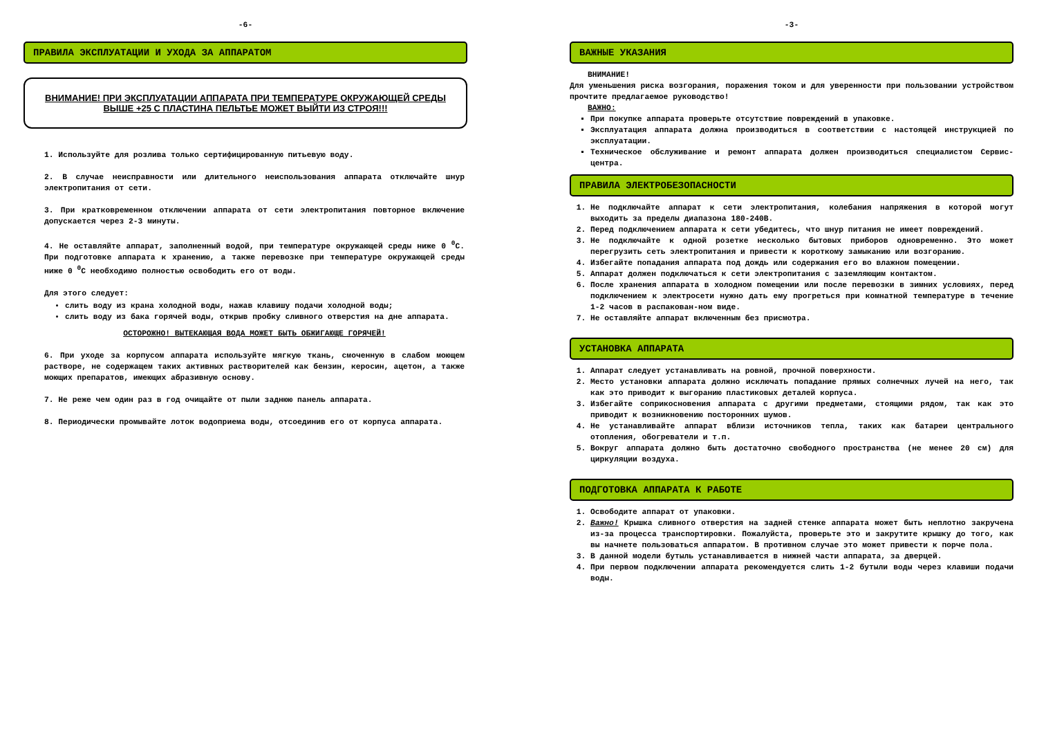-6-
ПРАВИЛА ЭКСПЛУАТАЦИИ И УХОДА ЗА АППАРАТОМ
ВНИМАНИЕ! ПРИ ЭКСПЛУАТАЦИИ АППАРАТА ПРИ ТЕМПЕРАТУРЕ ОКРУЖАЮЩЕЙ СРЕДЫ
ВЫШЕ +25 С ПЛАСТИНА ПЕЛЬТЬЕ МОЖЕТ ВЫЙТИ ИЗ СТРОЯ!!!
1. Используйте для розлива только сертифицированную питьевую воду.
2. В случае неисправности или длительного неиспользования аппарата отключайте шнур электропитания от сети.
3. При кратковременном отключении аппарата от сети электропитания повторное включение допускается через 2-3 минуты.
4. Не оставляйте аппарат, заполненный водой, при температуре окружающей среды ниже 0 <sup>0</sup>С. При подготовке аппарата к хранению, а также перевозке при температуре окружающей среды ниже 0 <sup>0</sup>С необходимо полностью освободить его от воды.
Для этого следует:
слить воду из крана холодной воды, нажав клавишу подачи холодной воды;
слить воду из бака горячей воды, открыв пробку сливного отверстия на дне аппарата.
ОСТОРОЖНО! ВЫТЕКАЮЩАЯ ВОДА МОЖЕТ БЫТЬ ОБЖИГАЮЩЕ ГОРЯЧЕЙ!
6. При уходе за корпусом аппарата используйте мягкую ткань, смоченную в слабом моющем растворе, не содержащем таких активных растворителей как бензин, керосин, ацетон, а также моющих препаратов, имеющих абразивную основу.
7. Не реже чем один раз в год очищайте от пыли заднюю панель аппарата.
8. Периодически промывайте лоток водоприема воды, отсоединив его от корпуса аппарата.
-3-
ВАЖНЫЕ УКАЗАНИЯ
ВНИМАНИЕ!
Для уменьшения риска возгорания, поражения током и для уверенности при пользовании устройством прочтите предлагаемое руководство!
ВАЖНО:
При покупке аппарата проверьте отсутствие повреждений в упаковке.
Эксплуатация аппарата должна производиться в соответствии с настоящей инструкцией по эксплуатации.
Техническое обслуживание и ремонт аппарата должен производиться специалистом Сервис- центра.
ПРАВИЛА ЭЛЕКТРОБЕЗОПАСНОСТИ
1. Не подключайте аппарат к сети электропитания, колебания напряжения в которой могут выходить за пределы диапазона 180-240В.
2. Перед подключением аппарата к сети убедитесь, что шнур питания не имеет повреждений.
3. Не подключайте к одной розетке несколько бытовых приборов одновременно. Это может перегрузить сеть электропитания и привести к короткому замыканию или возгоранию.
4. Избегайте попадания аппарата под дождь или содержания его во влажном помещении.
5. Аппарат должен подключаться к сети электропитания с заземляющим контактом.
6. После хранения аппарата в холодном помещении или после перевозки в зимних условиях, перед подключением к электросети нужно дать ему прогреться при комнатной температуре в течение 1-2 часов в распакован-ном виде.
7. Не оставляйте аппарат включенным без присмотра.
УСТАНОВКА АППАРАТА
1. Аппарат следует устанавливать на ровной, прочной поверхности.
2. Место установки аппарата должно исключать попадание прямых солнечных лучей на него, так как это приводит к выгоранию пластиковых деталей корпуса.
3. Избегайте соприкосновения аппарата с другими предметами, стоящими рядом, так как это приводит к возникновению посторонних шумов.
4. Не устанавливайте аппарат вблизи источников тепла, таких как батареи центрального отопления, обогреватели и т.п.
5. Вокруг аппарата должно быть достаточно свободного пространства (не менее 20 см) для циркуляции воздуха.
ПОДГОТОВКА АППАРАТА К РАБОТЕ
1. Освободите аппарат от упаковки.
2. Важно! Крышка сливного отверстия на задней стенке аппарата может быть неплотно закручена из-за процесса транспортировки. Пожалуйста, проверьте это и закрутите крышку до того, как вы начнете пользоваться аппаратом. В противном случае это может привести к порче пола.
3. В данной модели бутыль устанавливается в нижней части аппарата, за дверцей.
4. При первом подключении аппарата рекомендуется слить 1-2 бутыли воды через клавиши подачи воды.